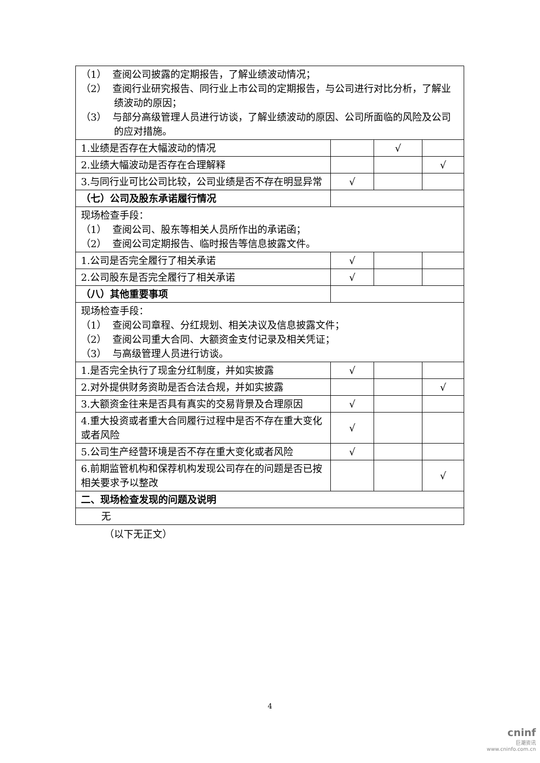| （1） 查阅公司披露的定期报告，了解业绩波动情况； （2） 查阅行业研究报告、同行业上市公司的定期报告，与公司进行对比分析，了解业绩波动的原因； （3） 与部分高级管理人员进行访谈，了解业绩波动的原因、公司所面临的风险及公司的应对措施。 | | | |
| 1.业绩是否存在大幅波动的情况 | | √ | |
| 2.业绩大幅波动是否存在合理解释 | | | √ |
| 3.与同行业可比公司比较，公司业绩是否不存在明显异常 | √ | | |
| （七）公司及股东承诺履行情况 | | | |
| 现场检查手段： （1） 查阅公司、股东等相关人员所作出的承诺函； （2） 查阅公司定期报告、临时报告等信息披露文件。 | | | |
| 1.公司是否完全履行了相关承诺 | √ | | |
| 2.公司股东是否完全履行了相关承诺 | √ | | |
| （八）其他重要事项 | | | |
| 现场检查手段： （1） 查阅公司章程、分红规划、相关决议及信息披露文件； （2） 查阅公司重大合同、大额资金支付记录及相关凭证； （3） 与高级管理人员进行访谈。 | | | |
| 1.是否完全执行了现金分红制度，并如实披露 | √ | | |
| 2.对外提供财务资助是否合法合规，并如实披露 | | | √ |
| 3.大额资金往来是否具有真实的交易背景及合理原因 | √ | | |
| 4.重大投资或者重大合同履行过程中是否不存在重大变化或者风险 | √ | | |
| 5.公司生产经营环境是否不存在重大变化或者风险 | √ | | |
| 6.前期监管机构和保荐机构发现公司存在的问题是否已按相关要求予以整改 | | | √ |
| 二、现场检查发现的问题及说明 | | | |
| 无 | | | |
（以下无正文）
4
cninf
巨潮资讯
www.cninfo.com.cn